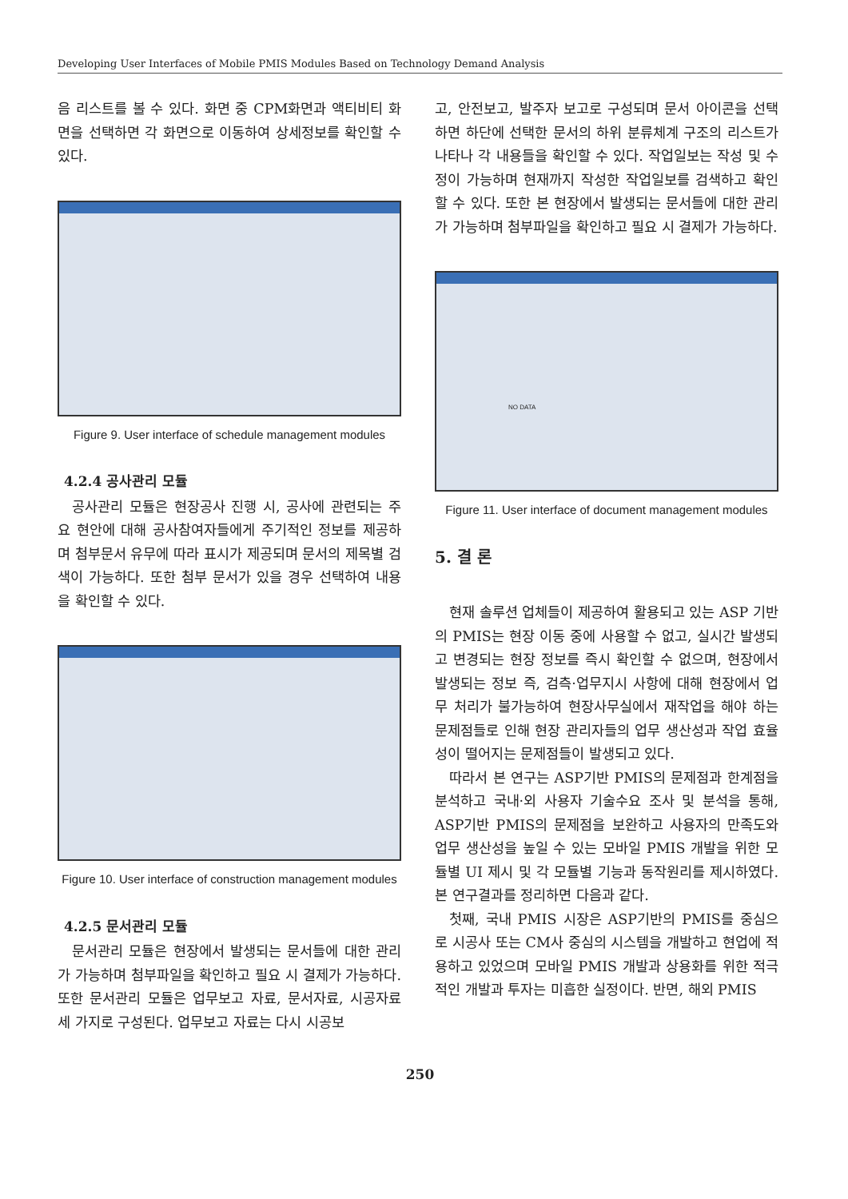Developing User Interfaces of Mobile PMIS Modules Based on Technology Demand Analysis
음 리스트를 볼 수 있다. 화면 중 CPM화면과 액티비티 화면을 선택하면 각 화면으로 이동하여 상세정보를 확인할 수 있다.
Figure 9. User interface of schedule management modules
4.2.4 공사관리 모듈
공사관리 모듈은 현장공사 진행 시, 공사에 관련되는 주요 현안에 대해 공사참여자들에게 주기적인 정보를 제공하며 첨부문서 유무에 따라 표시가 제공되며 문서의 제목별 검색이 가능하다. 또한 첨부 문서가 있을 경우 선택하여 내용을 확인할 수 있다.
Figure 10. User interface of construction management modules
4.2.5 문서관리 모듈
문서관리 모듈은 현장에서 발생되는 문서들에 대한 관리가 가능하며 첨부파일을 확인하고 필요 시 결제가 가능하다. 또한 문서관리 모듈은 업무보고 자료, 문서자료, 시공자료 세 가지로 구성된다. 업무보고 자료는 다시 시공보
고, 안전보고, 발주자 보고로 구성되며 문서 아이콘을 선택하면 하단에 선택한 문서의 하위 분류체계 구조의 리스트가 나타나 각 내용들을 확인할 수 있다. 작업일보는 작성 및 수정이 가능하며 현재까지 작성한 작업일보를 검색하고 확인할 수 있다. 또한 본 현장에서 발생되는 문서들에 대한 관리가 가능하며 첨부파일을 확인하고 필요 시 결제가 가능하다.
NO DATA
Figure 11. User interface of document management modules
5. 결 론
현재 솔루션 업체들이 제공하여 활용되고 있는 ASP 기반의 PMIS는 현장 이동 중에 사용할 수 없고, 실시간 발생되고 변경되는 현장 정보를 즉시 확인할 수 없으며, 현장에서 발생되는 정보 즉, 검측·업무지시 사항에 대해 현장에서 업무 처리가 불가능하여 현장사무실에서 재작업을 해야 하는 문제점들로 인해 현장 관리자들의 업무 생산성과 작업 효율성이 떨어지는 문제점들이 발생되고 있다.
따라서 본 연구는 ASP기반 PMIS의 문제점과 한계점을 분석하고 국내·외 사용자 기술수요 조사 및 분석을 통해, ASP기반 PMIS의 문제점을 보완하고 사용자의 만족도와 업무 생산성을 높일 수 있는 모바일 PMIS 개발을 위한 모듈별 UI 제시 및 각 모듈별 기능과 동작원리를 제시하였다. 본 연구결과를 정리하면 다음과 같다.
첫째, 국내 PMIS 시장은 ASP기반의 PMIS를 중심으로 시공사 또는 CM사 중심의 시스템을 개발하고 현업에 적용하고 있었으며 모바일 PMIS 개발과 상용화를 위한 적극적인 개발과 투자는 미흡한 실정이다. 반면, 해외 PMIS
250